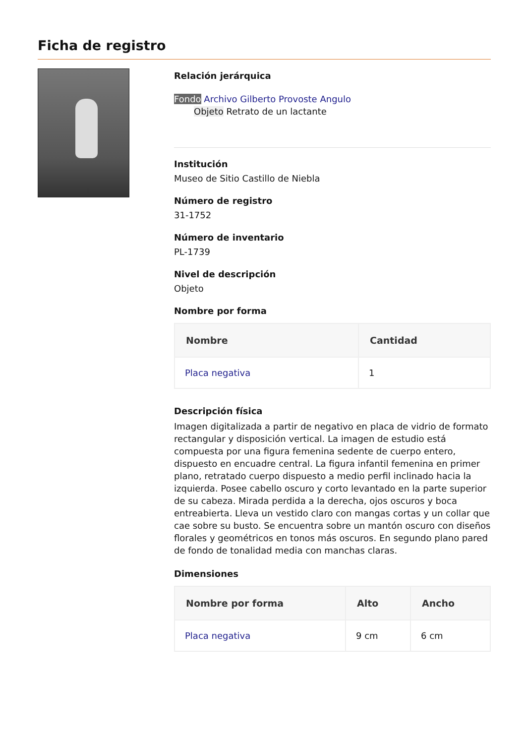Ficha de registro
Relación jerárquica
Fondo Archivo Gilberto Provoste Angulo
Objeto Retrato de un lactante
Institución
Museo de Sitio Castillo de Niebla
Número de registro
31-1752
Número de inventario
PL-1739
Nivel de descripción
Objeto
Nombre por forma
| Nombre | Cantidad |
| --- | --- |
| Placa negativa | 1 |
Descripción física
Imagen digitalizada a partir de negativo en placa de vidrio de formato rectangular y disposición vertical. La imagen de estudio está compuesta por una figura femenina sedente de cuerpo entero, dispuesto en encuadre central. La figura infantil femenina en primer plano, retratado cuerpo dispuesto a medio perfil inclinado hacia la izquierda. Posee cabello oscuro y corto levantado en la parte superior de su cabeza. Mirada perdida a la derecha, ojos oscuros y boca entreabierta. Lleva un vestido claro con mangas cortas y un collar que cae sobre su busto. Se encuentra sobre un mantón oscuro con diseños florales y geométricos en tonos más oscuros. En segundo plano pared de fondo de tonalidad media con manchas claras.
Dimensiones
| Nombre por forma | Alto | Ancho |
| --- | --- | --- |
| Placa negativa | 9 cm | 6 cm |